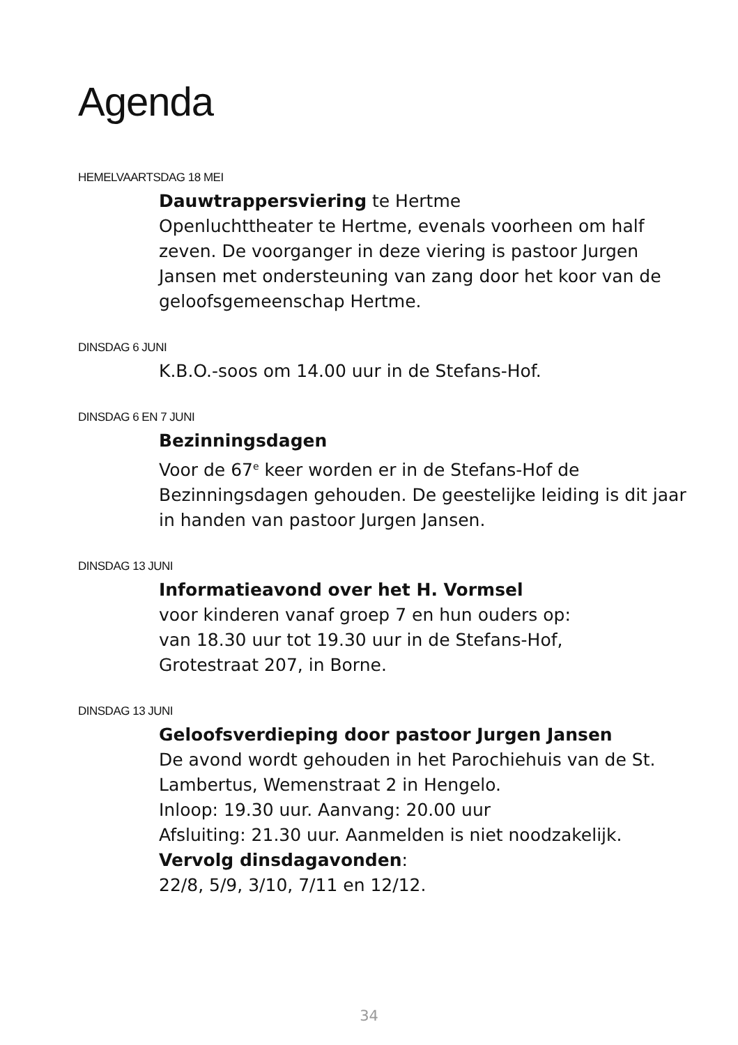Agenda
HEMELVAARTSDAG 18 MEI
Dauwtrappersviering te Hertme
Openluchttheater te Hertme, evenals voorheen om half zeven. De voorganger in deze viering is pastoor Jurgen Jansen met ondersteuning van zang door het koor van de geloofsgemeenschap Hertme.
DINSDAG 6 JUNI
K.B.O.-soos om 14.00 uur in de Stefans-Hof.
DINSDAG 6 EN 7 JUNI
Bezinningsdagen
Voor de 67<sup>e</sup> keer worden er in de Stefans-Hof de Bezinningsdagen gehouden. De geestelijke leiding is dit jaar in handen van pastoor Jurgen Jansen.
DINSDAG 13 JUNI
Informatieavond over het H. Vormsel
voor kinderen vanaf groep 7 en hun ouders op:
van 18.30 uur tot 19.30 uur in de Stefans-Hof,
Grotestraat 207, in Borne.
DINSDAG 13 JUNI
Geloofsverdieping door pastoor Jurgen Jansen
De avond wordt gehouden in het Parochiehuis van de St. Lambertus, Wemenstraat 2 in Hengelo.
Inloop: 19.30 uur. Aanvang: 20.00 uur
Afsluiting: 21.30 uur. Aanmelden is niet noodzakelijk.
Vervolg dinsdagavonden:
22/8, 5/9, 3/10, 7/11 en 12/12.
34